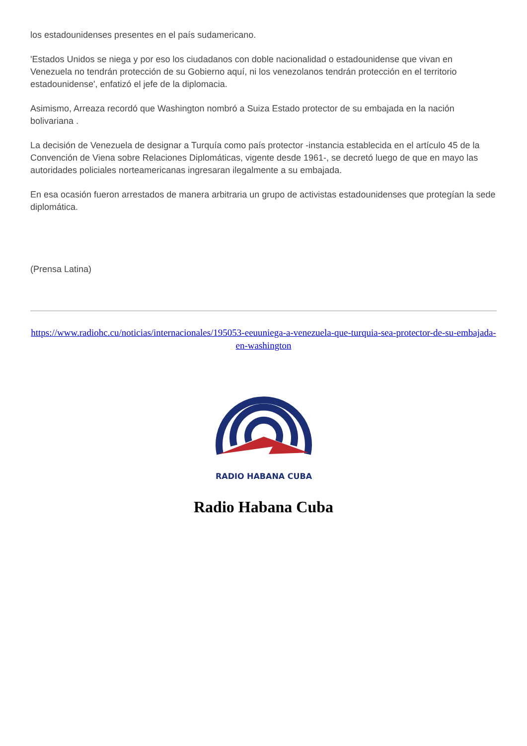los estadounidenses presentes en el país sudamericano.
'Estados Unidos se niega y por eso los ciudadanos con doble nacionalidad o estadounidense que vivan en Venezuela no tendrán protección de su Gobierno aquí, ni los venezolanos tendrán protección en el territorio estadounidense', enfatizó el jefe de la diplomacia.
Asimismo, Arreaza recordó que Washington nombró a Suiza Estado protector de su embajada en la nación bolivariana .
La decisión de Venezuela de designar a Turquía como país protector -instancia establecida en el artículo 45 de la Convención de Viena sobre Relaciones Diplomáticas, vigente desde 1961-, se decretó luego de que en mayo las autoridades policiales norteamericanas ingresaran ilegalmente a su embajada.
En esa ocasión fueron arrestados de manera arbitraria un grupo de activistas estadounidenses que protegían la sede diplomática.
(Prensa Latina)
https://www.radiohc.cu/noticias/internacionales/195053-eeuuniega-a-venezuela-que-turquia-sea-protector-de-su-embajada-en-washington
RADIO HABANA CUBA
Radio Habana Cuba